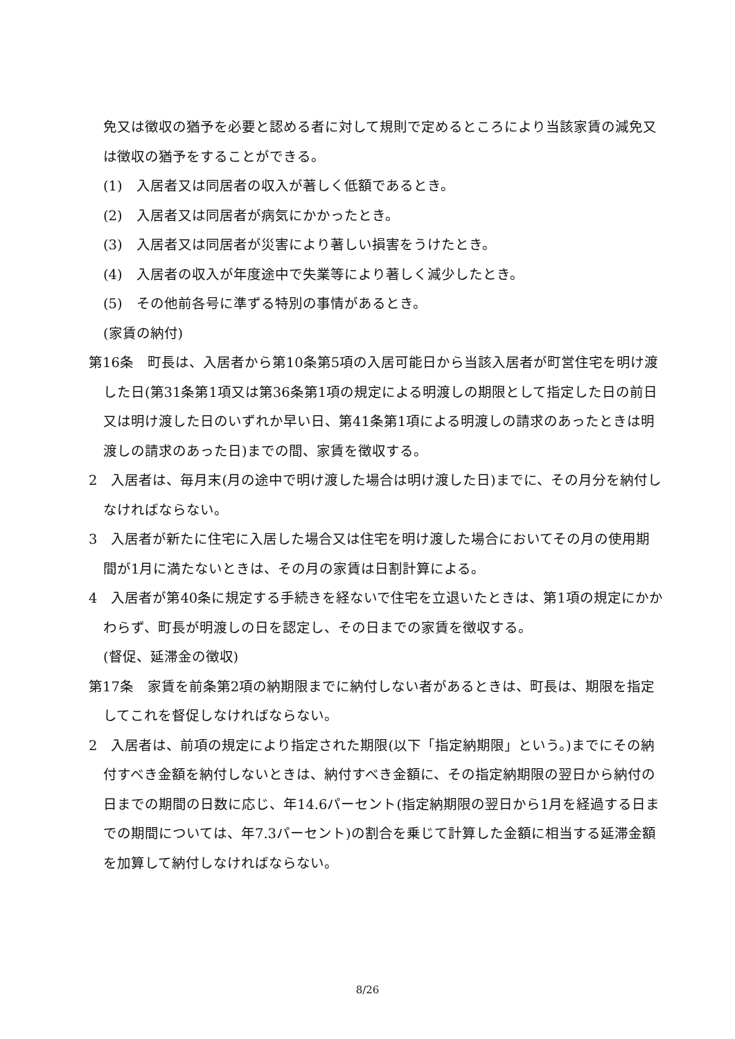免又は徴収の猶予を必要と認める者に対して規則で定めるところにより当該家賃の減免又は徴収の猶予をすることができる。
(1)　入居者又は同居者の収入が著しく低額であるとき。
(2)　入居者又は同居者が病気にかかったとき。
(3)　入居者又は同居者が災害により著しい損害をうけたとき。
(4)　入居者の収入が年度途中で失業等により著しく減少したとき。
(5)　その他前各号に準ずる特別の事情があるとき。
(家賃の納付)
第16条　町長は、入居者から第10条第5項の入居可能日から当該入居者が町営住宅を明け渡した日(第31条第1項又は第36条第1項の規定による明渡しの期限として指定した日の前日又は明け渡した日のいずれか早い日、第41条第1項による明渡しの請求のあったときは明渡しの請求のあった日)までの間、家賃を徴収する。
2　入居者は、毎月末(月の途中で明け渡した場合は明け渡した日)までに、その月分を納付しなければならない。
3　入居者が新たに住宅に入居した場合又は住宅を明け渡した場合においてその月の使用期間が1月に満たないときは、その月の家賃は日割計算による。
4　入居者が第40条に規定する手続きを経ないで住宅を立退いたときは、第1項の規定にかかわらず、町長が明渡しの日を認定し、その日までの家賃を徴収する。
(督促、延滞金の徴収)
第17条　家賃を前条第2項の納期限までに納付しない者があるときは、町長は、期限を指定してこれを督促しなければならない。
2　入居者は、前項の規定により指定された期限(以下「指定納期限」という。)までにその納付すべき金額を納付しないときは、納付すべき金額に、その指定納期限の翌日から納付の日までの期間の日数に応じ、年14.6パーセント(指定納期限の翌日から1月を経過する日までの期間については、年7.3パーセント)の割合を乗じて計算した金額に相当する延滞金額を加算して納付しなければならない。
8/26